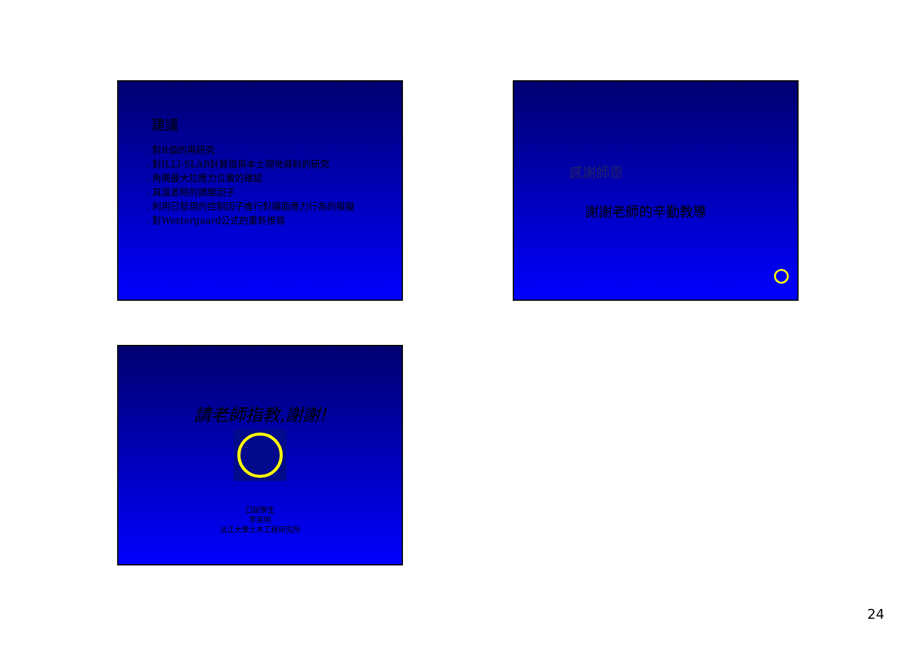建議
○ 對R值的再研究
○ 對ILLI-SLAB計算值與本土現地資料的研究
○ 角隅最大拉應力位置的確認
○ 具溫差時的調整因子
○ 利用已發現的控制因子進行對鋪面應力行為的模擬
○ 對Westergaard公式的重新推導
感謝師恩
謝謝老師的辛勤教導
請老師指教,謝謝!
口試學生
李英明
淡江大學土木工程研究所
24